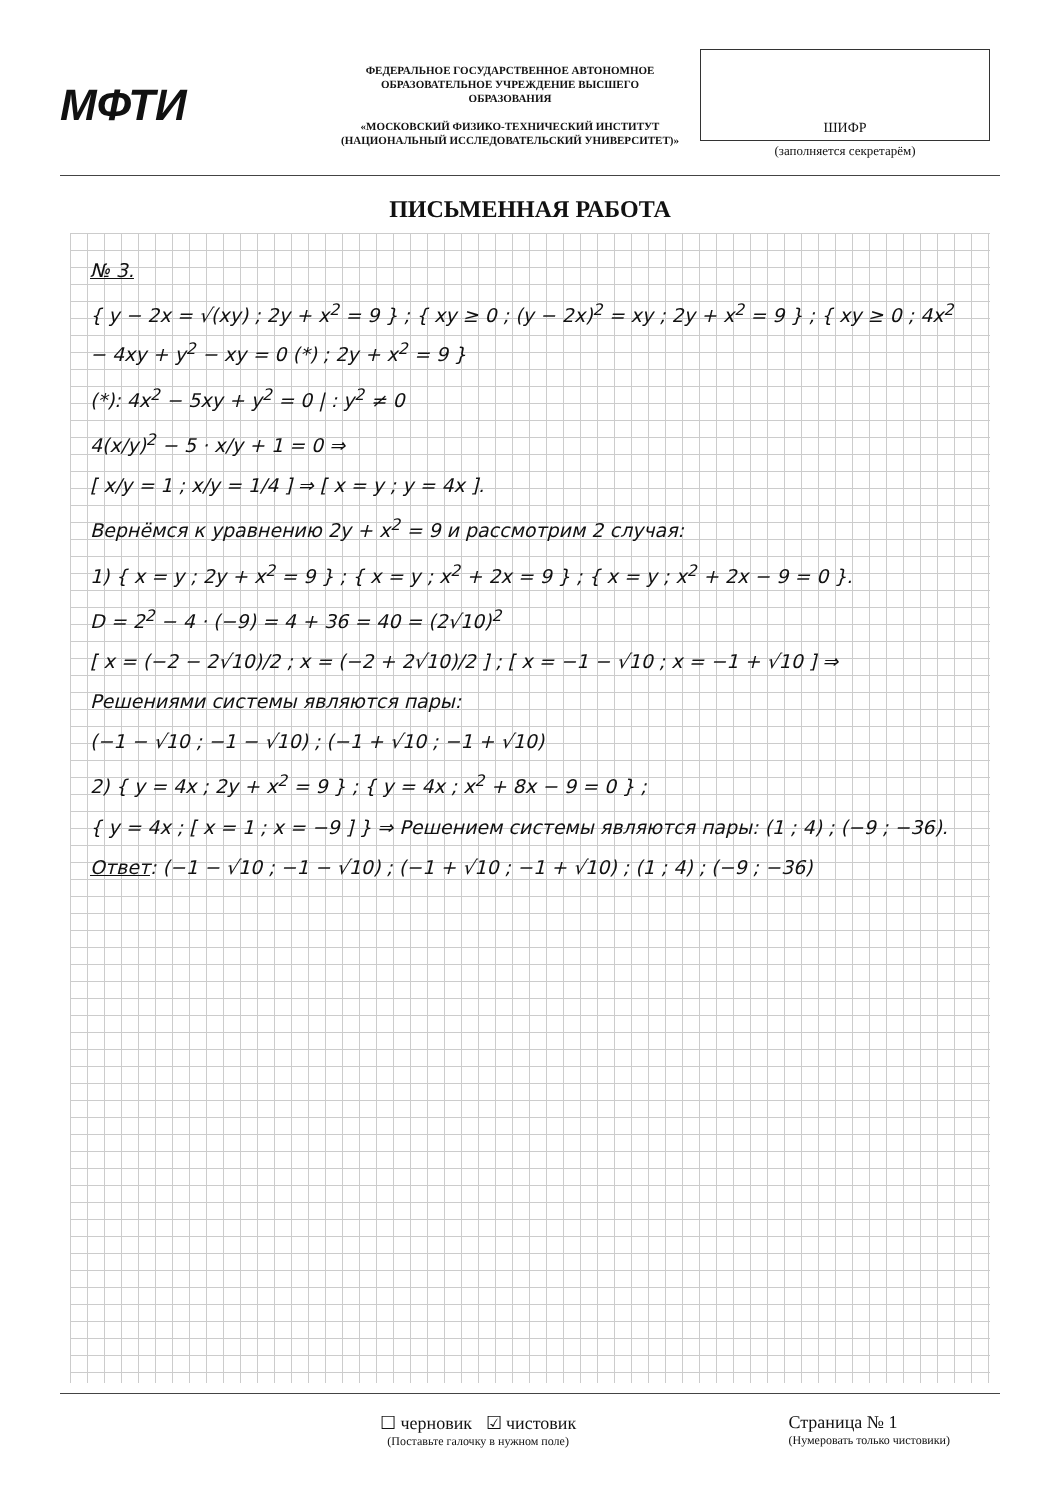МФТИ
ФЕДЕРАЛЬНОЕ ГОСУДАРСТВЕННОЕ АВТОНОМНОЕ ОБРАЗОВАТЕЛЬНОЕ УЧРЕЖДЕНИЕ ВЫСШЕГО ОБРАЗОВАНИЯ
«МОСКОВСКИЙ ФИЗИКО-ТЕХНИЧЕСКИЙ ИНСТИТУТ (НАЦИОНАЛЬНЫЙ ИССЛЕДОВАТЕЛЬСКИЙ УНИВЕРСИТЕТ)»
ШИФР
(заполняется секретарём)
ПИСЬМЕННАЯ РАБОТА
№ 3.
{ y − 2x = √(xy) ; 2y + x<sup>2</sup> = 9 } ; { xy ≥ 0 ; (y − 2x)<sup>2</sup> = xy ; 2y + x<sup>2</sup> = 9 } ; { xy ≥ 0 ; 4x<sup>2</sup> − 4xy + y<sup>2</sup> − xy = 0 (*) ; 2y + x<sup>2</sup> = 9 }
(*): 4x<sup>2</sup> − 5xy + y<sup>2</sup> = 0 | : y<sup>2</sup> ≠ 0
4(x/y)<sup>2</sup> − 5 · x/y + 1 = 0 ⇒
[ x/y = 1 ; x/y = 1/4 ] ⇒ [ x = y ; y = 4x ].
Вернёмся к уравнению 2y + x<sup>2</sup> = 9 и рассмотрим 2 случая:
1) { x = y ; 2y + x<sup>2</sup> = 9 } ; { x = y ; x<sup>2</sup> + 2x = 9 } ; { x = y ; x<sup>2</sup> + 2x − 9 = 0 }.
D = 2<sup>2</sup> − 4 · (−9) = 4 + 36 = 40 = (2√10)<sup>2</sup>
[ x = (−2 − 2√10)/2 ; x = (−2 + 2√10)/2 ] ; [ x = −1 − √10 ; x = −1 + √10 ] ⇒
Решениями системы являются пары:
(−1 − √10 ; −1 − √10) ; (−1 + √10 ; −1 + √10)
2) { y = 4x ; 2y + x<sup>2</sup> = 9 } ; { y = 4x ; x<sup>2</sup> + 8x − 9 = 0 } ;
{ y = 4x ; [ x = 1 ; x = −9 ] } ⇒ Решением системы являются пары: (1 ; 4) ; (−9 ; −36).
Ответ: (−1 − √10 ; −1 − √10) ; (−1 + √10 ; −1 + √10) ; (1 ; 4) ; (−9 ; −36)
☐ черновик ☑ чистовик
(Поставьте галочку в нужном поле)
Страница № 1
(Нумеровать только чистовики)